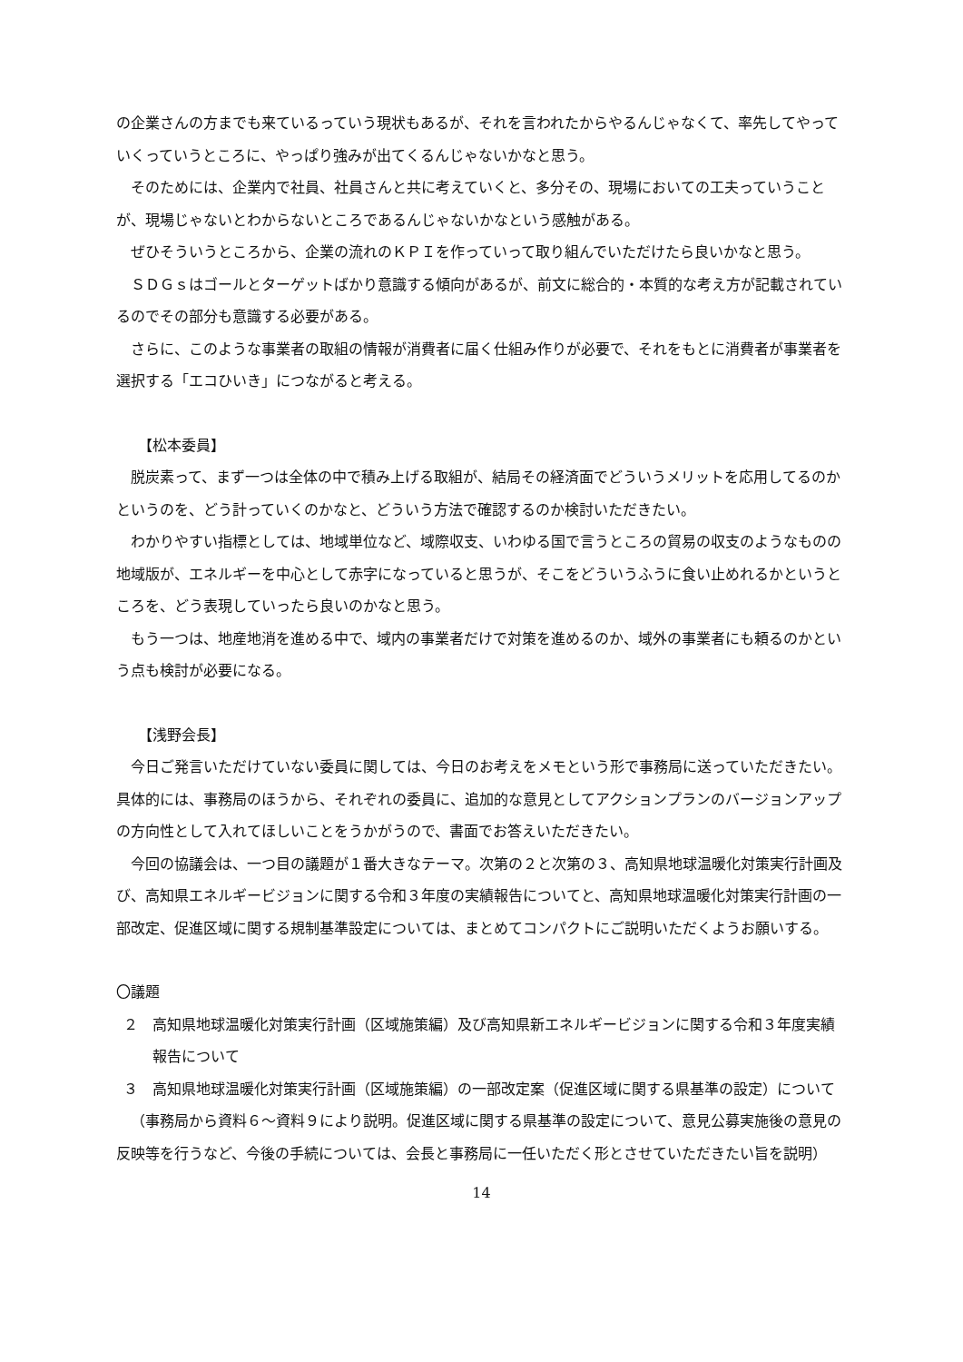の企業さんの方までも来ているっていう現状もあるが、それを言われたからやるんじゃなくて、率先してやっていくっていうところに、やっぱり強みが出てくるんじゃないかなと思う。
そのためには、企業内で社員、社員さんと共に考えていくと、多分その、現場においての工夫っていうことが、現場じゃないとわからないところであるんじゃないかなという感触がある。
ぜひそういうところから、企業の流れのＫＰＩを作っていって取り組んでいただけたら良いかなと思う。
ＳＤＧｓはゴールとターゲットばかり意識する傾向があるが、前文に総合的・本質的な考え方が記載されているのでその部分も意識する必要がある。
さらに、このような事業者の取組の情報が消費者に届く仕組み作りが必要で、それをもとに消費者が事業者を選択する「エコひいき」につながると考える。
【松本委員】
脱炭素って、まず一つは全体の中で積み上げる取組が、結局その経済面でどういうメリットを応用してるのかというのを、どう計っていくのかなと、どういう方法で確認するのか検討いただきたい。
わかりやすい指標としては、地域単位など、域際収支、いわゆる国で言うところの貿易の収支のようなものの地域版が、エネルギーを中心として赤字になっていると思うが、そこをどういうふうに食い止めれるかというところを、どう表現していったら良いのかなと思う。
もう一つは、地産地消を進める中で、域内の事業者だけで対策を進めるのか、域外の事業者にも頼るのかという点も検討が必要になる。
【浅野会長】
今日ご発言いただけていない委員に関しては、今日のお考えをメモという形で事務局に送っていただきたい。具体的には、事務局のほうから、それぞれの委員に、追加的な意見としてアクションプランのバージョンアップの方向性として入れてほしいことをうかがうので、書面でお答えいただきたい。
今回の協議会は、一つ目の議題が１番大きなテーマ。次第の２と次第の３、高知県地球温暖化対策実行計画及び、高知県エネルギービジョンに関する令和３年度の実績報告についてと、高知県地球温暖化対策実行計画の一部改定、促進区域に関する規制基準設定については、まとめてコンパクトにご説明いただくようお願いする。
〇議題
２　高知県地球温暖化対策実行計画（区域施策編）及び高知県新エネルギービジョンに関する令和３年度実績報告について
３　高知県地球温暖化対策実行計画（区域施策編）の一部改定案（促進区域に関する県基準の設定）について
（事務局から資料６～資料９により説明。促進区域に関する県基準の設定について、意見公募実施後の意見の反映等を行うなど、今後の手続については、会長と事務局に一任いただく形とさせていただきたい旨を説明）
14